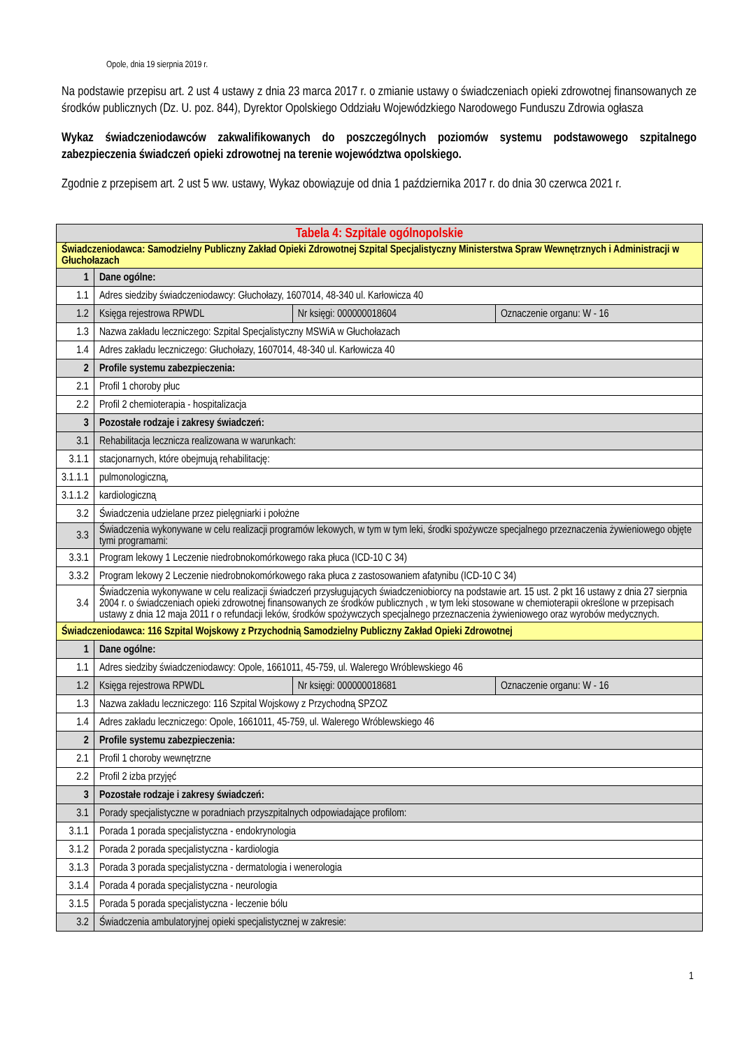Opole, dnia 19 sierpnia 2019 r.
Na podstawie przepisu art. 2 ust 4 ustawy z dnia 23 marca 2017 r. o zmianie ustawy o świadczeniach opieki zdrowotnej finansowanych ze środków publicznych (Dz. U. poz. 844), Dyrektor Opolskiego Oddziału Wojewódzkiego Narodowego Funduszu Zdrowia ogłasza
Wykaz świadczeniodawców zakwalifikowanych do poszczególnych poziomów systemu podstawowego szpitalnego zabezpieczenia świadczeń opieki zdrowotnej na terenie województwa opolskiego.
Zgodnie z przepisem art. 2 ust 5 ww. ustawy, Wykaz obowiązuje od dnia 1 października 2017 r. do dnia 30 czerwca 2021 r.
| Tabela 4: Szpitale ogólnopolskie | | | |
| Świadczeniodawca: Samodzielny Publiczny Zakład Opieki Zdrowotnej Szpital Specjalistyczny Ministerstwa Spraw Wewnętrznych i Administracji w Głuchołazach | | | |
| 1 | Dane ogólne: | | |
| 1.1 | Adres siedziby świadczeniodawcy: Głuchołazy, 1607014, 48-340 ul. Karłowicza 40 | | |
| 1.2 | Księga rejestrowa RPWDL | Nr księgi: 000000018604 | Oznaczenie organu: W - 16 |
| 1.3 | Nazwa zakładu leczniczego: Szpital Specjalistyczny MSWiA w Głuchołazach | | |
| 1.4 | Adres zakładu leczniczego: Głuchołazy, 1607014, 48-340 ul. Karłowicza 40 | | |
| 2 | Profile systemu zabezpieczenia: | | |
| 2.1 | Profil 1 choroby płuc | | |
| 2.2 | Profil 2 chemioterapia - hospitalizacja | | |
| 3 | Pozostałe rodzaje i zakresy świadczeń: | | |
| 3.1 | Rehabilitacja lecznicza realizowana w warunkach: | | |
| 3.1.1 | stacjonarnych, które obejmują rehabilitację: | | |
| 3.1.1.1 | pulmonologiczną, | | |
| 3.1.1.2 | kardiologiczną | | |
| 3.2 | Świadczenia udzielane przez pielęgniarki i położne | | |
| 3.3 | Świadczenia wykonywane w celu realizacji programów lekowych, w tym w tym leki, środki spożywcze specjalnego przeznaczenia żywieniowego objęte tymi programami: | | |
| 3.3.1 | Program lekowy 1 Leczenie niedrobnokomórkowego raka płuca (ICD-10 C 34) | | |
| 3.3.2 | Program lekowy 2 Leczenie niedrobnokomórkowego raka płuca z zastosowaniem afatynibu (ICD-10 C 34) | | |
| 3.4 | Świadczenia wykonywane w celu realizacji świadczeń przysługujących świadczeniobiorcy na podstawie art. 15 ust. 2 pkt 16 ustawy z dnia 27 sierpnia 2004 r. o świadczeniach opieki zdrowotnej finansowanych ze środków publicznych , w tym leki stosowane w chemioterapii określone w przepisach ustawy z dnia 12 maja 2011 r o refundacji leków, środków spożywczych specjalnego przeznaczenia żywieniowego oraz wyrobów medycznych. | | |
| Świadczeniodawca: 116 Szpital Wojskowy z Przychodnią Samodzielny Publiczny Zakład Opieki Zdrowotnej | | | |
| 1 | Dane ogólne: | | |
| 1.1 | Adres siedziby świadczeniodawcy: Opole, 1661011, 45-759, ul. Walerego Wróblewskiego 46 | | |
| 1.2 | Księga rejestrowa RPWDL | Nr księgi: 000000018681 | Oznaczenie organu: W - 16 |
| 1.3 | Nazwa zakładu leczniczego: 116 Szpital Wojskowy z Przychodną SPZOZ | | |
| 1.4 | Adres zakładu leczniczego: Opole, 1661011, 45-759, ul. Walerego Wróblewskiego 46 | | |
| 2 | Profile systemu zabezpieczenia: | | |
| 2.1 | Profil 1 choroby wewnętrzne | | |
| 2.2 | Profil 2 izba przyjęć | | |
| 3 | Pozostałe rodzaje i zakresy świadczeń: | | |
| 3.1 | Porady specjalistyczne w poradniach przyszpitalnych odpowiadające profilom: | | |
| 3.1.1 | Porada 1 porada specjalistyczna - endokrynologia | | |
| 3.1.2 | Porada 2 porada specjalistyczna - kardiologia | | |
| 3.1.3 | Porada 3 porada specjalistyczna - dermatologia i wenerologia | | |
| 3.1.4 | Porada 4 porada specjalistyczna - neurologia | | |
| 3.1.5 | Porada 5 porada specjalistyczna - leczenie bólu | | |
| 3.2 | Świadczenia ambulatoryjnej opieki specjalistycznej w zakresie: | | |
1